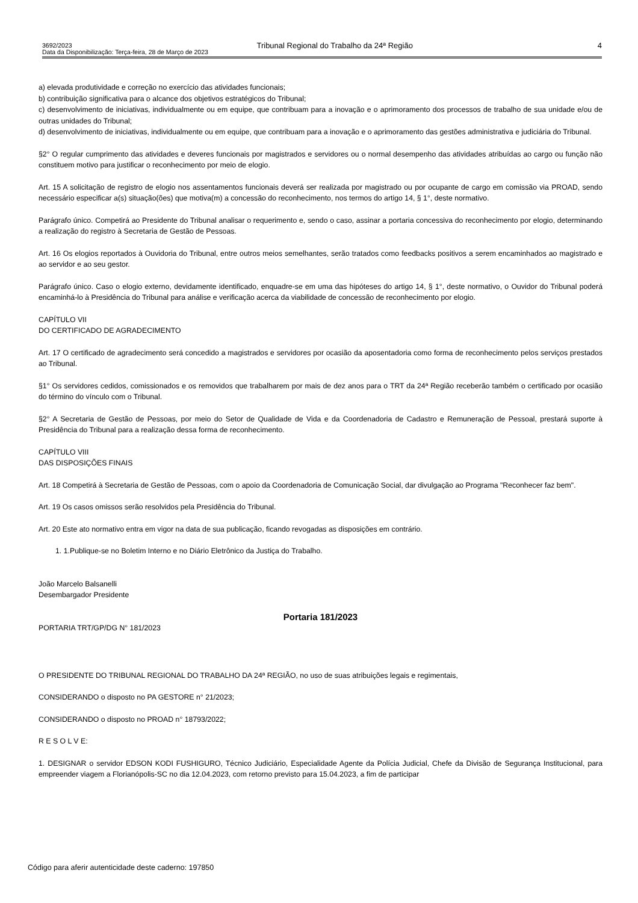3692/2023 Tribunal Regional do Trabalho da 24ª Região 4
Data da Disponibilização: Terça-feira, 28 de Março de 2023
a) elevada produtividade e correção no exercício das atividades funcionais;
b) contribuição significativa para o alcance dos objetivos estratégicos do Tribunal;
c) desenvolvimento de iniciativas, individualmente ou em equipe, que contribuam para a inovação e o aprimoramento dos processos de trabalho de sua unidade e/ou de outras unidades do Tribunal;
d) desenvolvimento de iniciativas, individualmente ou em equipe, que contribuam para a inovação e o aprimoramento das gestões administrativa e judiciária do Tribunal.
§2° O regular cumprimento das atividades e deveres funcionais por magistrados e servidores ou o normal desempenho das atividades atribuídas ao cargo ou função não constituem motivo para justificar o reconhecimento por meio de elogio.
Art. 15 A solicitação de registro de elogio nos assentamentos funcionais deverá ser realizada por magistrado ou por ocupante de cargo em comissão via PROAD, sendo necessário especificar a(s) situação(ões) que motiva(m) a concessão do reconhecimento, nos termos do artigo 14, § 1°, deste normativo.
Parágrafo único. Competirá ao Presidente do Tribunal analisar o requerimento e, sendo o caso, assinar a portaria concessiva do reconhecimento por elogio, determinando a realização do registro à Secretaria de Gestão de Pessoas.
Art. 16 Os elogios reportados à Ouvidoria do Tribunal, entre outros meios semelhantes, serão tratados como feedbacks positivos a serem encaminhados ao magistrado e ao servidor e ao seu gestor.
Parágrafo único. Caso o elogio externo, devidamente identificado, enquadre-se em uma das hipóteses do artigo 14, § 1°, deste normativo, o Ouvidor do Tribunal poderá encaminhá-lo à Presidência do Tribunal para análise e verificação acerca da viabilidade de concessão de reconhecimento por elogio.
CAPÍTULO VII
DO CERTIFICADO DE AGRADECIMENTO
Art. 17 O certificado de agradecimento será concedido a magistrados e servidores por ocasião da aposentadoria como forma de reconhecimento pelos serviços prestados ao Tribunal.
§1° Os servidores cedidos, comissionados e os removidos que trabalharem por mais de dez anos para o TRT da 24ª Região receberão também o certificado por ocasião do término do vínculo com o Tribunal.
§2° A Secretaria de Gestão de Pessoas, por meio do Setor de Qualidade de Vida e da Coordenadoria de Cadastro e Remuneração de Pessoal, prestará suporte à Presidência do Tribunal para a realização dessa forma de reconhecimento.
CAPÍTULO VIII
DAS DISPOSIÇÕES FINAIS
Art. 18 Competirá à Secretaria de Gestão de Pessoas, com o apoio da Coordenadoria de Comunicação Social, dar divulgação ao Programa "Reconhecer faz bem".
Art. 19 Os casos omissos serão resolvidos pela Presidência do Tribunal.
Art. 20 Este ato normativo entra em vigor na data de sua publicação, ficando revogadas as disposições em contrário.
1. 1.Publique-se no Boletim Interno e no Diário Eletrônico da Justiça do Trabalho.
João Marcelo Balsanelli
Desembargador Presidente
Portaria 181/2023
PORTARIA TRT/GP/DG N° 181/2023
O PRESIDENTE DO TRIBUNAL REGIONAL DO TRABALHO DA 24ª REGIÃO, no uso de suas atribuições legais e regimentais,
CONSIDERANDO o disposto no PA GESTORE n° 21/2023;
CONSIDERANDO o disposto no PROAD n° 18793/2022;
R E S O L V E:
1. DESIGNAR o servidor EDSON KODI FUSHIGURO, Técnico Judiciário, Especialidade Agente da Polícia Judicial, Chefe da Divisão de Segurança Institucional, para empreender viagem a Florianópolis-SC no dia 12.04.2023, com retorno previsto para 15.04.2023, a fim de participar
Código para aferir autenticidade deste caderno: 197850